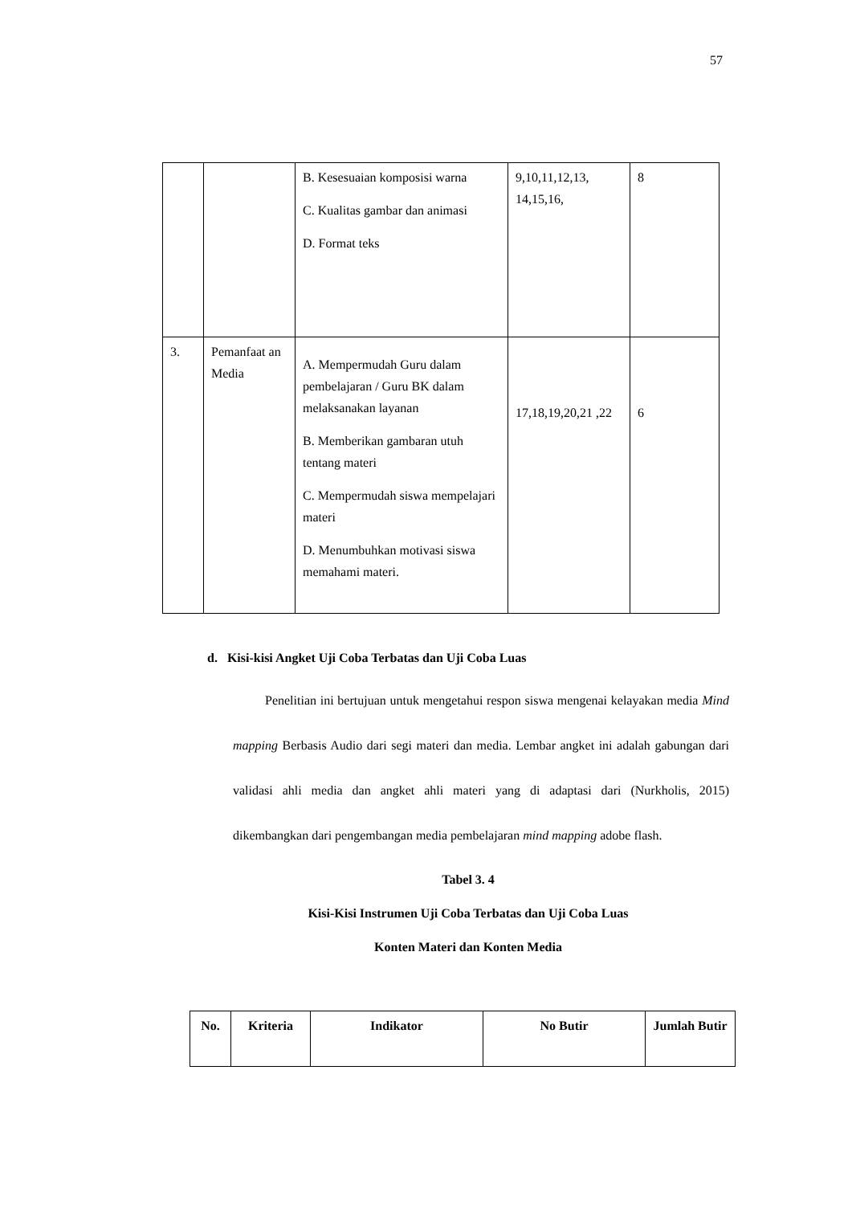57
| | | B. Kesesuaian komposisi warna C. Kualitas gambar dan animasi D. Format teks | 9,10,11,12,13, 14,15,16, | 8 |
| 3. | Pemanfaat an Media | A. Mempermudah Guru dalam pembelajaran / Guru BK dalam melaksanakan layanan B. Memberikan gambaran utuh tentang materi C. Mempermudah siswa mempelajari materi D. Menumbuhkan motivasi siswa memahami materi. | 17,18,19,20,21 ,22 | 6 |
d. Kisi-kisi Angket Uji Coba Terbatas dan Uji Coba Luas
Penelitian ini bertujuan untuk mengetahui respon siswa mengenai kelayakan media Mind mapping Berbasis Audio dari segi materi dan media. Lembar angket ini adalah gabungan dari validasi ahli media dan angket ahli materi yang di adaptasi dari (Nurkholis, 2015) dikembangkan dari pengembangan media pembelajaran mind mapping adobe flash.
Tabel 3. 4
Kisi-Kisi Instrumen Uji Coba Terbatas dan Uji Coba Luas
Konten Materi dan Konten Media
| No. | Kriteria | Indikator | No Butir | Jumlah Butir |
| --- | --- | --- | --- | --- |